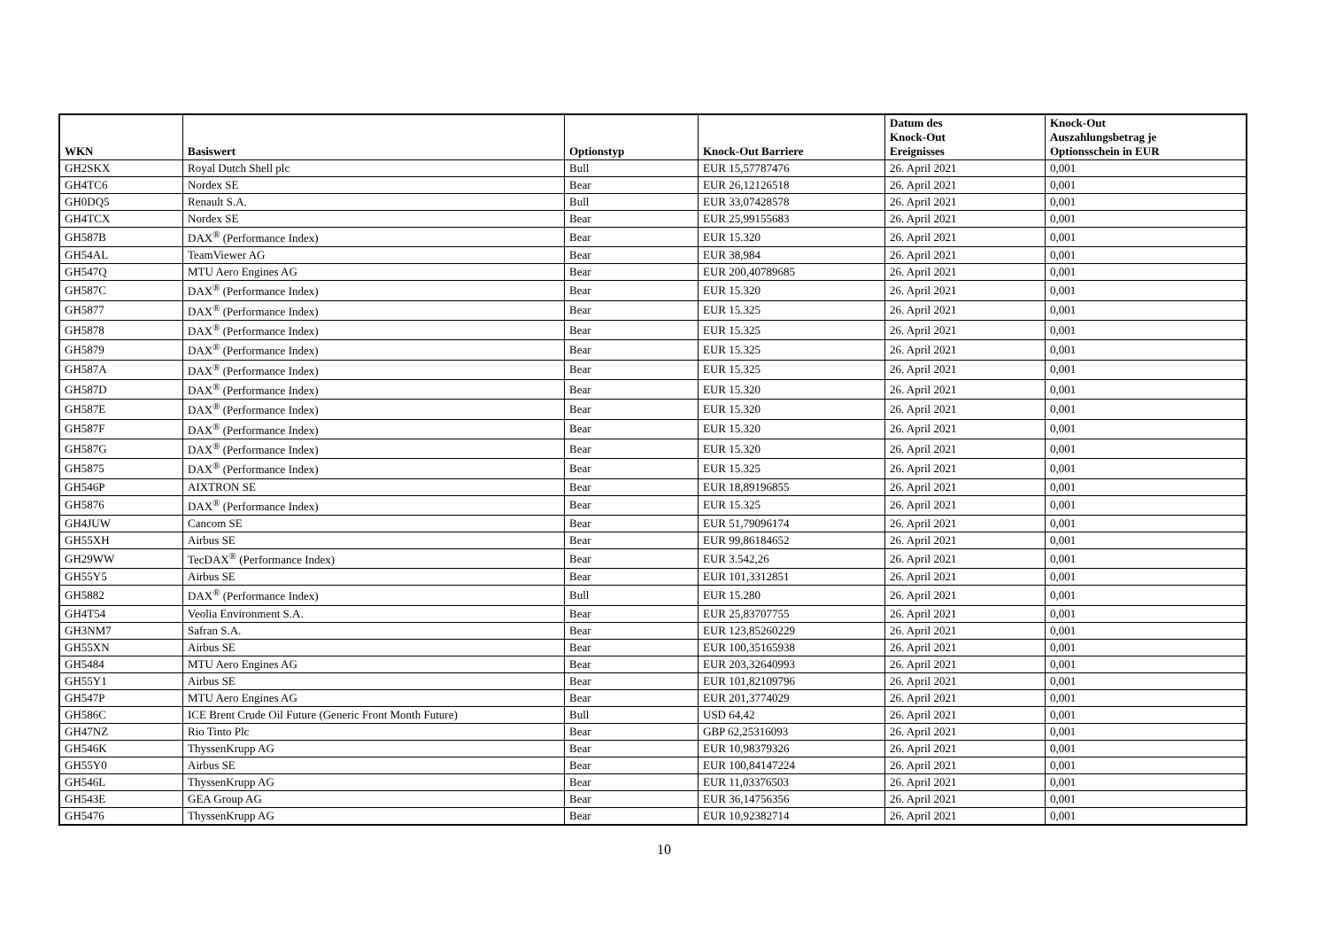| WKN | Basiswert | Optionstyp | Knock-Out Barriere | Datum des Knock-Out Ereignisses | Knock-Out Auszahlungsbetrag je Optionsschein in EUR |
| --- | --- | --- | --- | --- | --- |
| GH2SKX | Royal Dutch Shell plc | Bull | EUR 15,57787476 | 26. April 2021 | 0,001 |
| GH4TC6 | Nordex SE | Bear | EUR 26,12126518 | 26. April 2021 | 0,001 |
| GH0DQ5 | Renault S.A. | Bull | EUR 33,07428578 | 26. April 2021 | 0,001 |
| GH4TCX | Nordex SE | Bear | EUR 25,99155683 | 26. April 2021 | 0,001 |
| GH587B | DAX<sup>®</sup> (Performance Index) | Bear | EUR 15.320 | 26. April 2021 | 0,001 |
| GH54AL | TeamViewer AG | Bear | EUR 38,984 | 26. April 2021 | 0,001 |
| GH547Q | MTU Aero Engines AG | Bear | EUR 200,40789685 | 26. April 2021 | 0,001 |
| GH587C | DAX<sup>®</sup> (Performance Index) | Bear | EUR 15.320 | 26. April 2021 | 0,001 |
| GH5877 | DAX<sup>®</sup> (Performance Index) | Bear | EUR 15.325 | 26. April 2021 | 0,001 |
| GH5878 | DAX<sup>®</sup> (Performance Index) | Bear | EUR 15.325 | 26. April 2021 | 0,001 |
| GH5879 | DAX<sup>®</sup> (Performance Index) | Bear | EUR 15.325 | 26. April 2021 | 0,001 |
| GH587A | DAX<sup>®</sup> (Performance Index) | Bear | EUR 15.325 | 26. April 2021 | 0,001 |
| GH587D | DAX<sup>®</sup> (Performance Index) | Bear | EUR 15.320 | 26. April 2021 | 0,001 |
| GH587E | DAX<sup>®</sup> (Performance Index) | Bear | EUR 15.320 | 26. April 2021 | 0,001 |
| GH587F | DAX<sup>®</sup> (Performance Index) | Bear | EUR 15.320 | 26. April 2021 | 0,001 |
| GH587G | DAX<sup>®</sup> (Performance Index) | Bear | EUR 15.320 | 26. April 2021 | 0,001 |
| GH5875 | DAX<sup>®</sup> (Performance Index) | Bear | EUR 15.325 | 26. April 2021 | 0,001 |
| GH546P | AIXTRON SE | Bear | EUR 18,89196855 | 26. April 2021 | 0,001 |
| GH5876 | DAX<sup>®</sup> (Performance Index) | Bear | EUR 15.325 | 26. April 2021 | 0,001 |
| GH4JUW | Cancom SE | Bear | EUR 51,79096174 | 26. April 2021 | 0,001 |
| GH55XH | Airbus SE | Bear | EUR 99,86184652 | 26. April 2021 | 0,001 |
| GH29WW | TecDAX<sup>®</sup> (Performance Index) | Bear | EUR 3.542,26 | 26. April 2021 | 0,001 |
| GH55Y5 | Airbus SE | Bear | EUR 101,3312851 | 26. April 2021 | 0,001 |
| GH5882 | DAX<sup>®</sup> (Performance Index) | Bull | EUR 15.280 | 26. April 2021 | 0,001 |
| GH4T54 | Veolia Environment S.A. | Bear | EUR 25,83707755 | 26. April 2021 | 0,001 |
| GH3NM7 | Safran S.A. | Bear | EUR 123,85260229 | 26. April 2021 | 0,001 |
| GH55XN | Airbus SE | Bear | EUR 100,35165938 | 26. April 2021 | 0,001 |
| GH5484 | MTU Aero Engines AG | Bear | EUR 203,32640993 | 26. April 2021 | 0,001 |
| GH55Y1 | Airbus SE | Bear | EUR 101,82109796 | 26. April 2021 | 0,001 |
| GH547P | MTU Aero Engines AG | Bear | EUR 201,3774029 | 26. April 2021 | 0,001 |
| GH586C | ICE Brent Crude Oil Future (Generic Front Month Future) | Bull | USD 64,42 | 26. April 2021 | 0,001 |
| GH47NZ | Rio Tinto Plc | Bear | GBP 62,25316093 | 26. April 2021 | 0,001 |
| GH546K | ThyssenKrupp AG | Bear | EUR 10,98379326 | 26. April 2021 | 0,001 |
| GH55Y0 | Airbus SE | Bear | EUR 100,84147224 | 26. April 2021 | 0,001 |
| GH546L | ThyssenKrupp AG | Bear | EUR 11,03376503 | 26. April 2021 | 0,001 |
| GH543E | GEA Group AG | Bear | EUR 36,14756356 | 26. April 2021 | 0,001 |
| GH5476 | ThyssenKrupp AG | Bear | EUR 10,92382714 | 26. April 2021 | 0,001 |
10